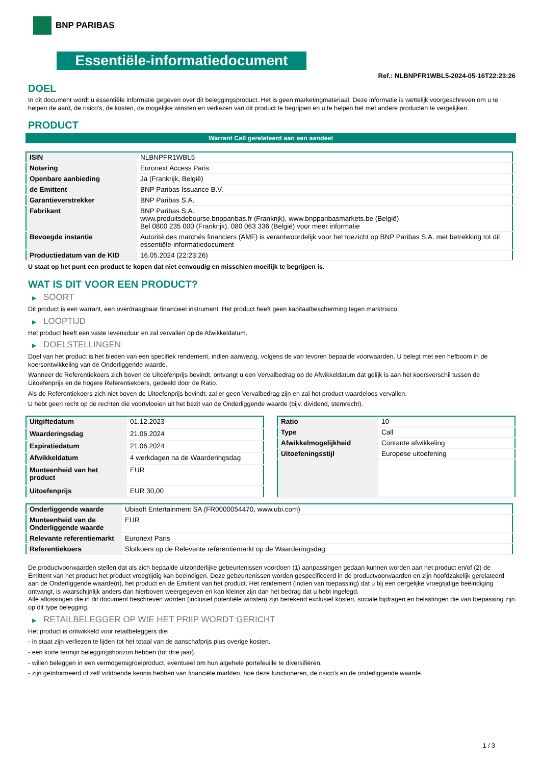BNP PARIBAS
Essentiële-informatiedocument
Ref.: NLBNPFR1WBL5-2024-05-16T22:23:26
DOEL
In dit document wordt u essentiële informatie gegeven over dit beleggingsproduct. Het is geen marketingmateriaal. Deze informatie is wettelijk voorgeschreven om u te helpen de aard, de risico's, de kosten, de mogelijke winsten en verliezen van dit product te begrijpen en u te helpen het met andere producten te vergelijken.
PRODUCT
Warrant Call gerelateerd aan een aandeel
| ISIN | NLBNPFR1WBL5 |
| Notering | Euronext Access Paris |
| Openbare aanbieding | Ja (Frankrijk, België) |
| de Emittent | BNP Paribas Issuance B.V. |
| Garantieverstrekker | BNP Paribas S.A. |
| Fabrikant | BNP Paribas S.A. www.produitsdebourse.bnpparibas.fr (Frankrijk), www.bnpparibasmarkets.be (België) Bel 0800 235 000 (Frankrijk), 080 063 336 (België) voor meer informatie |
| Bevoegde instantie | Autorité des marchés financiers (AMF) is verantwoordelijk voor het toezicht op BNP Paribas S.A. met betrekking tot dit essentiële-informatiedocument |
| Productiedatum van de KID | 16.05.2024 (22:23:26) |
U staat op het punt een product te kopen dat niet eenvoudig en misschien moeilijk te begrijpen is.
WAT IS DIT VOOR EEN PRODUCT?
▶ SOORT
Dit product is een warrant, een overdraagbaar financieel instrument. Het product heeft geen kapitaalbescherming tegen marktrisico.
▶ LOOPTIJD
Het product heeft een vaste levensduur en zal vervallen op de Afwikkeldatum.
▶ DOELSTELLINGEN
Doel van het product is het bieden van een specifiek rendement, indien aanwezig, volgens de van tevoren bepaalde voorwaarden. U belegt met een hefboom in de koersontwikkeling van de Onderliggende waarde.
Wanneer de Referentiekoers zich boven de Uitoefenprijs bevindt, ontvangt u een Vervalbedrag op de Afwikkeldatum dat gelijk is aan het koersverschil tussen de Uitoefenprijs en de hogere Referentiekoers, gedeeld door de Ratio.
Als de Referentiekoers zich niet boven de Uitoefenprijs bevindt, zal er geen Vervalbedrag zijn en zal het product waardeloos vervallen.
U hebt geen recht op de rechten die voortvloeien uit het bezit van de Onderliggende waarde (bijv. dividend, stemrecht).
| Uitgiftedatum | 01.12.2023 |
| Waarderingsdag | 21.06.2024 |
| Expiratiedatum | 21.06.2024 |
| Afwikkeldatum | 4 werkdagen na de Waarderingsdag |
| Munteenheid van het product | EUR |
| Uitoefenprijs | EUR 30,00 |
| Ratio | 10 |
| Type | Call |
| Afwikkelmogelijkheid | Contante afwikkeling |
| Uitoefeningsstijl | Europese uitoefening |
| Onderliggende waarde | Ubisoft Entertainment SA (FR0000054470, www.ubi.com) |
| Munteenheid van de Onderliggende waarde | EUR |
| Relevante referentiemarkt | Euronext Paris |
| Referentiekoers | Slotkoers op de Relevante referentiemarkt op de Waarderingsdag |
De productvoorwaarden stellen dat als zich bepaalde uitzonderlijke gebeurtenissen voordoen (1) aanpassingen gedaan kunnen worden aan het product en/of (2) de Emittent van het product het product vroegtijdig kan beëindigen. Deze gebeurtenissen worden gespecificeerd in de productvoorwaarden en zijn hoofdzakelijk gerelateerd aan de Onderliggende waarde(n), het product en de Emittent van het product. Het rendement (indien van toepassing) dat u bij een dergelijke vroegtijdige beëindiging ontvangt, is waarschijnlijk anders dan hierboven weergegeven en kan kleiner zijn dan het bedrag dat u hebt ingelegd.
Alle aflossingen die in dit document beschreven worden (inclusief potentiële winsten) zijn berekend exclusief kosten, sociale bijdragen en belastingen die van toepassing zijn op dit type belegging.
▶ RETAILBELEGGER OP WIE HET PRIIP WORDT GERICHT
Het product is ontwikkeld voor retailbeleggers die:
- in staat zijn verliezen te lijden tot het totaal van de aanschafprijs plus overige kosten.
- een korte termijn beleggingshorizon hebben (tot drie jaar).
- willen beleggen in een vermogensgroeiproduct, eventueel om hun algehele portefeuille te diversifiëren.
- zijn geïnformeerd of zelf voldoende kennis hebben van financiële markten, hoe deze functioneren, de risico's en de onderliggende waarde.
1 / 3